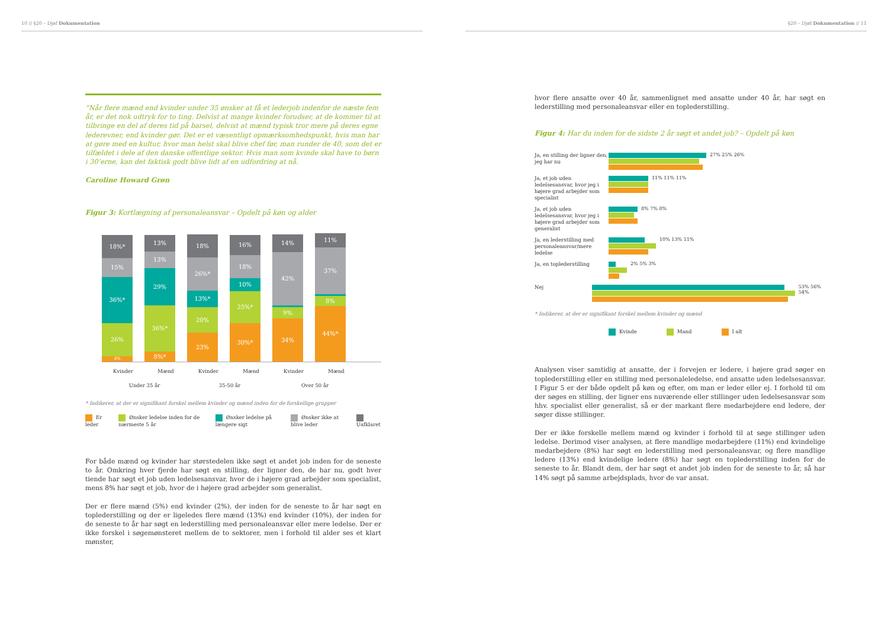10 // §20 – Djøf Dokumentation
”Når flere mænd end kvinder under 35 ønsker at få et lederjob indenfor de næste fem år, er det nok udtryk for to ting. Delvist at mange kvinder forudser, at de kommer til at tilbringe en del af deres tid på barsel, delvist at mænd typisk tror mere på deres egne lederevner, end kvinder gør. Det er et væsentligt opmærksomhedspunkt, hvis man har at gøre med en kultur, hvor man helst skal blive chef før, man runder de 40, som det er tilfældet i dele af den danske offentlige sektor. Hvis man som kvinde skal have to børn i 30’erne, kan det faktisk godt blive lidt af en udfordring at nå.
Caroline Howard Grøn
Figur 3: Kortlægning af personaleansvar – Opdelt på køn og alder
18%*
15%
36%*
26%
4%
13%
13%
29%
36%*
8%*
18%
26%*
13%*
20%
23%
16%
18%
10%
25%*
30%*
14%
42%
9%
34%
11%
37%
8%
44%*
Kvinder Mænd Kvinder Mænd Kvinder Mænd
Under 35 år 35-50 år Over 50 år
* Indikerer, at der er signifikant forskel mellem kvinder og mænd inden for de forskellige grupper
Er leder Ønsker ledelse inden for de nærmeste 5 år Ønsker ledelse på længere sigt Ønsker ikke at blive leder Uafklaret
For både mænd og kvinder har størstedelen ikke søgt et andet job inden for de seneste to år. Omkring hver fjerde har søgt en stilling, der ligner den, de har nu, godt hver tiende har søgt et job uden ledelsesansvar, hvor de i højere grad arbejder som specialist, mens 8% har søgt et job, hvor de i højere grad arbejder som generalist.
Der er flere mænd (5%) end kvinder (2%), der inden for de seneste to år har søgt en toplederstilling og der er ligeledes flere mænd (13%) end kvinder (10%), der inden for de seneste to år har søgt en lederstilling med personaleansvar eller mere ledelse. Der er ikke forskel i søgemønsteret mellem de to sektorer, men i forhold til alder ses et klart mønster,
§20 – Djøf Dokumentation // 11
hvor flere ansatte over 40 år, sammenlignet med ansatte under 40 år, har søgt en lederstilling med personaleansvar eller en toplederstilling.
Figur 4: Har du inden for de sidste 2 år søgt et andet job? – Opdelt på køn
Ja, en stilling der ligner den, jeg har nu
27% 25% 26%
Ja, et job uden ledelsesansvar, hvor jeg i højere grad arbejder som specialist
11% 11% 11%
Ja, et job uden ledelsesansvar, hvor jeg i højere grad arbejder som generalist
8% 7% 8%
Ja, en lederstilling med personaleansvar/mere ledelse
10% 13% 11%
Ja, en toplederstilling
2% 5% 3%
Nej
53% 56% 54%
* Indikerer, at der er signifikant forskel mellem kvinder og mænd
Kvinde Mand I alt
Analysen viser samtidig at ansatte, der i forvejen er ledere, i højere grad søger en toplederstilling eller en stilling med personaleledelse, end ansatte uden ledelsesansvar. I Figur 5 er der både opdelt på køn og efter, om man er leder eller ej. I forhold til om der søges en stilling, der ligner ens nuværende eller stillinger uden ledelsesansvar som hhv. specialist eller generalist, så er der markant flere medarbejdere end ledere, der søger disse stillinger.
Der er ikke forskelle mellem mænd og kvinder i forhold til at søge stillinger uden ledelse. Derimod viser analysen, at flere mandlige medarbejdere (11%) end kvindelige medarbejdere (8%) har søgt en lederstilling med personaleansvar, og flere mandlige ledere (13%) end kvindelige ledere (8%) har søgt en toplederstilling inden for de seneste to år. Blandt dem, der har søgt et andet job inden for de seneste to år, så har 14% søgt på samme arbejdsplads, hvor de var ansat.